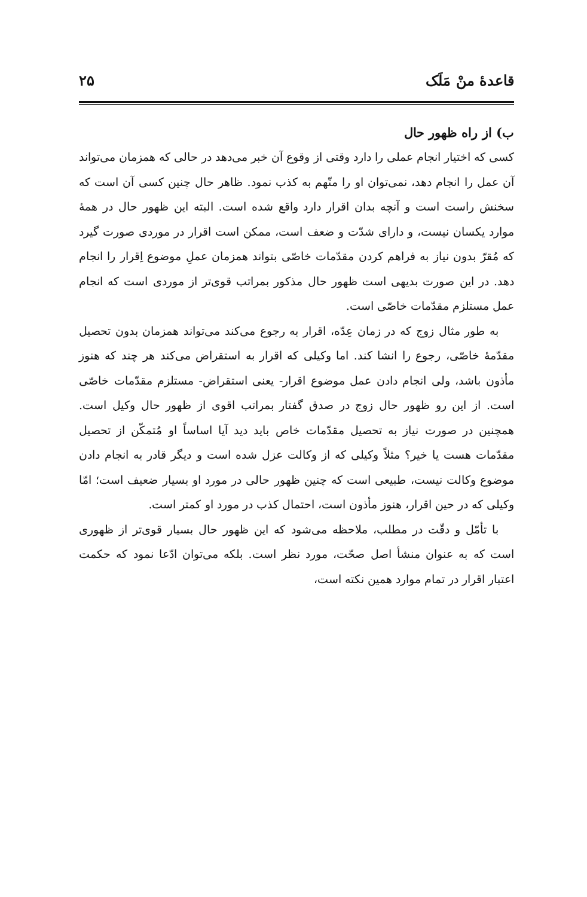قاعدهٔ منْ مَلَک ۲۵
ب) از راه ظهور حال
کسی که اختیار انجام عملی را دارد وقتی از وقوع آن خبر می‌دهد در حالی که همزمان می‌تواند آن عمل را انجام دهد، نمی‌توان او را متّهم به کذب نمود. ظاهر حال چنین کسی آن است که سخنش راست است و آنچه بدان اقرار دارد واقع شده است. البته این ظهور حال در همهٔ موارد یکسان نیست، و دارای شدّت و ضعف است، ممکن است اقرار در موردی صورت گیرد که مُقرّ بدون نیاز به فراهم کردن مقدّمات خاصّی بتواند همزمان عملِ موضوع اِقرار را انجام دهد. در این صورت بدیهی است ظهور حال مذکور بمراتب قوی‌تر از موردی است که انجام عمل مستلزم مقدّمات خاصّی است.
به طور مثال زوج که در زمان عِدّه، اقرار به رجوع می‌کند می‌تواند همزمان بدون تحصیل مقدّمهٔ خاصّی، رجوع را انشا کند. اما وکیلی که اقرار به استقراض می‌کند هر چند که هنوز مأذون باشد، ولی انجام دادن عمل موضوع اقرار- یعنی استقراض- مستلزم مقدّمات خاصّی است. از این رو ظهور حال زوج در صدق گفتار بمراتب اقوی از ظهور حال وکیل است. همچنین در صورت نیاز به تحصیل مقدّمات خاص باید دید آیا اساساً او مُتمکّن از تحصیل مقدّمات هست یا خیر؟ مثلاً وکیلی که از وکالت عزل شده است و دیگر قادر به انجام دادن موضوع وکالت نیست، طبیعی است که چنین ظهور حالی در مورد او بسیار ضعیف است؛ امّا وکیلی که در حین اقرار، هنوز مأذون است، احتمال کذب در مورد او کمتر است.
با تأمّل و دقّت در مطلب، ملاحظه می‌شود که این ظهور حال بسیار قوی‌تر از ظهوری است که به عنوان منشأ اصل صحّت، مورد نظر است. بلکه می‌توان ادّعا نمود که حکمت اعتبار اقرار در تمام موارد همین نکته است،